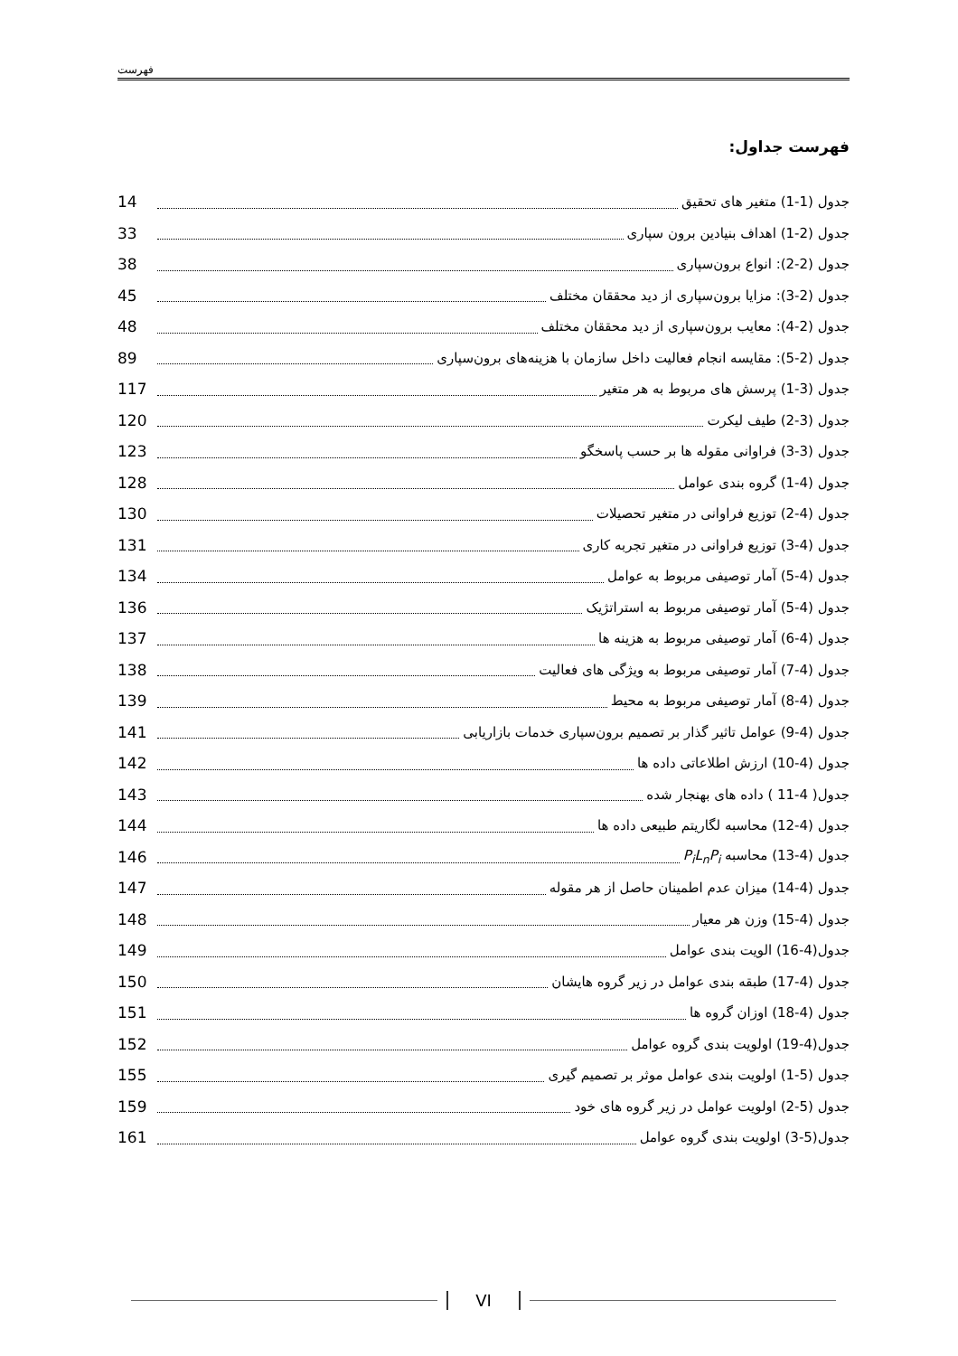فهرست
فهرست جداول:
جدول (1-1) متغیر های تحقیق 14
جدول (2-1) اهداف بنیادین برون سپاری 33
جدول (2-2): انواع برون‌سپاری 38
جدول (2-3): مزایا برون‌سپاری از دید محققان مختلف 45
جدول (2-4): معایب برون‌سپاری از دید محققان مختلف 48
جدول (2-5): مقایسه انجام فعالیت داخل سازمان با هزینه‌های برون‌سپاری 89
جدول (3-1) پرسش های مربوط به هر متغیر 117
جدول (3-2) طیف لیکرت 120
جدول (3-3) فراوانی مقوله ها بر حسب پاسخگو 123
جدول (4-1) گروه بندی عوامل 128
جدول (4-2) توزیع فراوانی در متغیر تحصیلات 130
جدول (4-3) توزیع فراوانی در متغیر تجربه کاری 131
جدول (4-5) آمار توصیفی مربوط به عوامل 134
جدول (4-5) آمار توصیفی مربوط به استراتژیک 136
جدول (4-6) آمار توصیفی مربوط به هزینه ها 137
جدول (4-7) آمار توصیفی مربوط به ویژگی های فعالیت 138
جدول (4-8) آمار توصیفی مربوط به محیط 139
جدول (4-9) عوامل تاثیر گذار بر تصمیم برون‌سپاری خدمات بازاریابی 141
جدول (4-10) ارزش اطلاعاتی داده ها 142
جدول( 4-11 ) داده های بهنجار شده 143
جدول (4-12) محاسبه لگاریتم طبیعی داده ها 144
جدول (4-13) محاسبه P<sub>i</sub>L<sub>n</sub>P<sub>i</sub> 146
جدول (4-14) میزان عدم اطمینان حاصل از هر مقوله 147
جدول (4-15) وزن هر معیار 148
جدول(4-16) الویت بندی عوامل 149
جدول (4-17) طبقه بندی عوامل در زیر گروه هایشان 150
جدول (4-18) اوزان گروه ها 151
جدول(4-19) اولویت بندی گروه عوامل 152
جدول (5-1) اولویت بندی عوامل موثر بر تصمیم گیری 155
جدول (5-2) اولویت عوامل در زیر گروه های خود 159
جدول(5-3) اولویت بندی گروه عوامل 161
VI